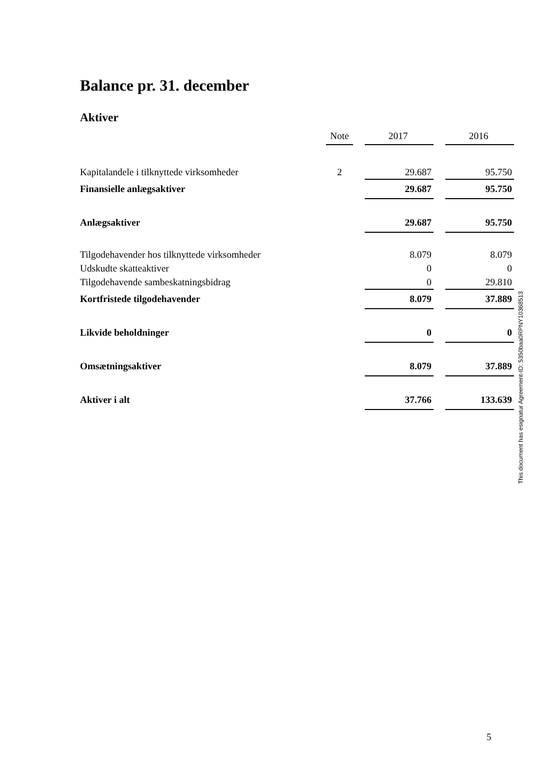Balance pr. 31. december
Aktiver
| | | Note | | 2017 | | 2016 |
| --- | --- | --- | --- | --- | --- | --- |
| Kapitalandele i tilknyttede virksomheder | | 2 | | 29.687 | | 95.750 |
| Finansielle anlægsaktiver | | | | 29.687 | | 95.750 |
| Anlægsaktiver | | | | 29.687 | | 95.750 |
| Tilgodehavender hos tilknyttede virksomheder | | | | 8.079 | | 8.079 |
| Udskudte skatteaktiver | | | | 0 | | 0 |
| Tilgodehavende sambeskatningsbidrag | | | | 0 | | 29.810 |
| Kortfristede tilgodehavender | | | | 8.079 | | 37.889 |
| Likvide beholdninger | | | | 0 | | 0 |
| Omsætningsaktiver | | | | 8.079 | | 37.889 |
| Aktiver i alt | | | | 37.766 | | 133.639 |
This document has esignatur Agreement-ID: 5350baa0RPNY10368513
5